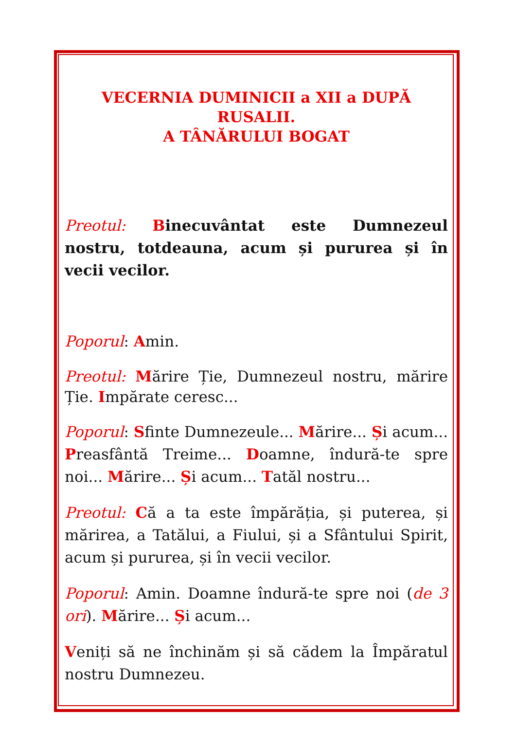VECERNIA DUMINICII a XII a DUPĂ RUSALII.
A TÂNĂRULUI BOGAT
Preotul: Binecuvântat este Dumnezeul nostru, totdeauna, acum și pururea și în vecii vecilor.
Poporul: Amin.
Preotul: Mărire Ție, Dumnezeul nostru, mărire Ție. Impărate ceresc...
Poporul: Sfinte Dumnezeule... Mărire... Și acum... Preasfântă Treime... Doamne, îndură-te spre noi... Mărire... Și acum... Tatăl nostru...
Preotul: Că a ta este împărăția, și puterea, și mărirea, a Tatălui, a Fiului, și a Sfântului Spirit, acum și pururea, și în vecii vecilor.
Poporul: Amin. Doamne îndură-te spre noi (de 3 ori). Mărire... Și acum...
Veniți să ne închinăm și să cădem la Împăratul nostru Dumnezeu.